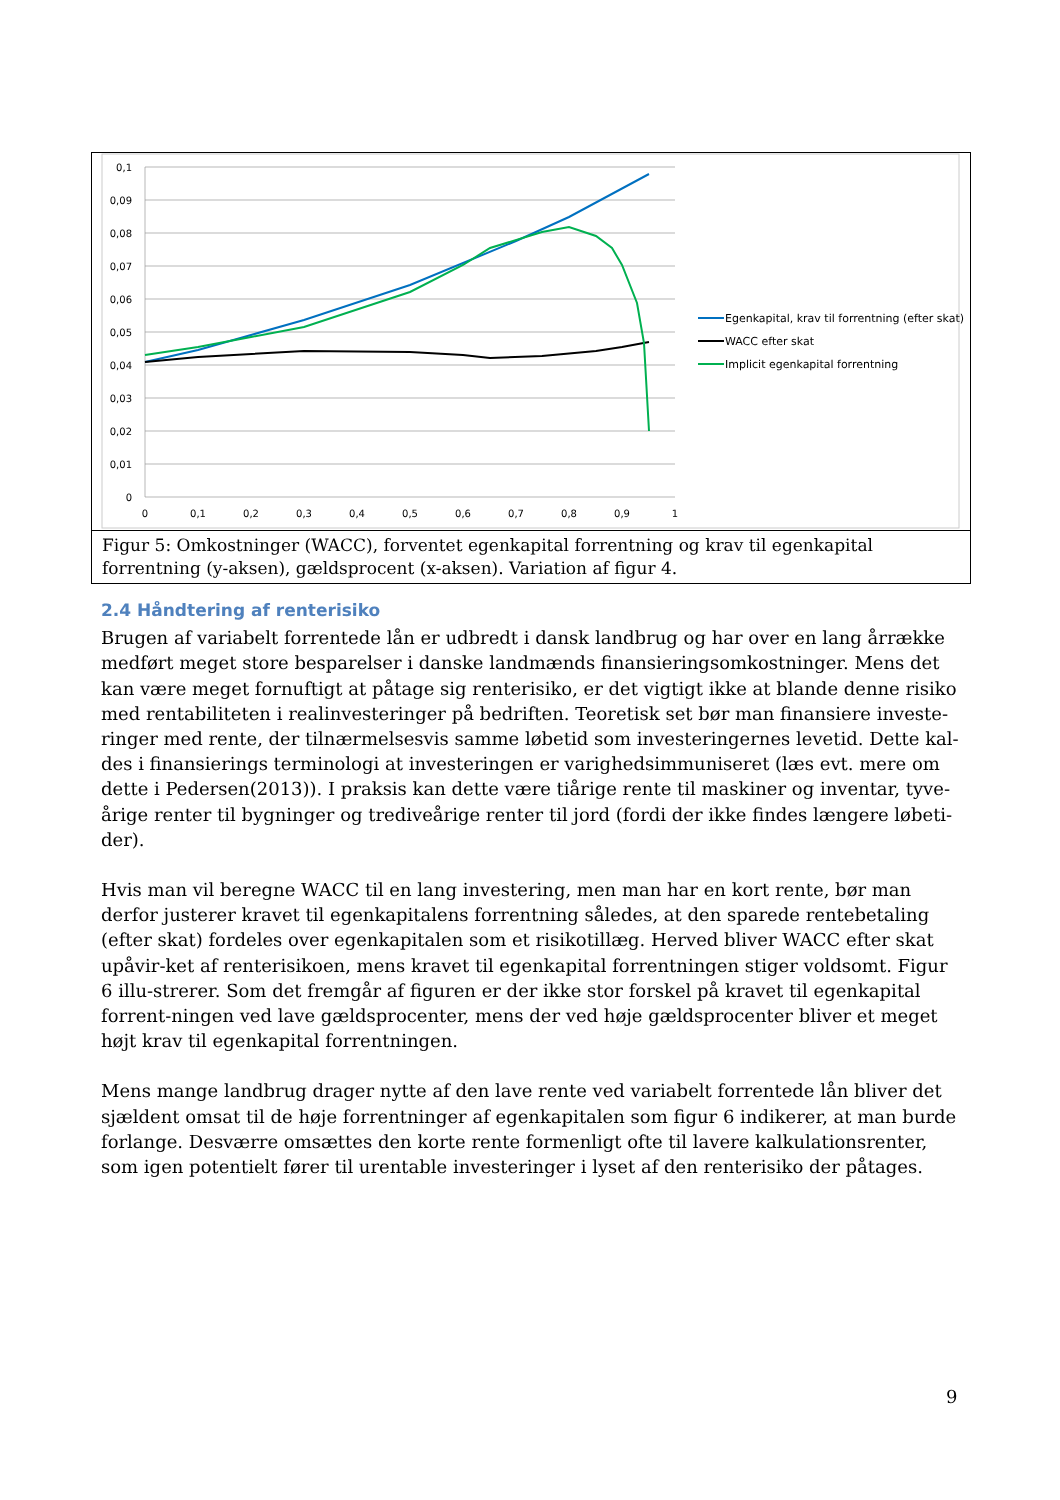0,1
0,09
0,08
0,07
0,06
0,05
0,04
0,03
0,02
0,01
0
0
0,1
0,2
0,3
0,4
0,5
0,6
0,7
0,8
0,9
1
Egenkapital, krav til forrentning (efter skat)
WACC efter skat
Implicit egenkapital forrentning
Figur 5: Omkostninger (WACC), forventet egenkapital forrentning og krav til egenkapital forrentning (y-aksen), gældsprocent (x-aksen). Variation af figur 4.
2.4 Håndtering af renterisiko
Brugen af variabelt forrentede lån er udbredt i dansk landbrug og har over en lang årrække medført meget store besparelser i danske landmænds finansieringsomkostninger. Mens det kan være meget fornuftigt at påtage sig renterisiko, er det vigtigt ikke at blande denne risiko med rentabiliteten i realinvesteringer på bedriften. Teoretisk set bør man finansiere investe-ringer med rente, der tilnærmelsesvis samme løbetid som investeringernes levetid. Dette kal-des i finansierings terminologi at investeringen er varighedsimmuniseret (læs evt. mere om dette i Pedersen(2013)). I praksis kan dette være tiårige rente til maskiner og inventar, tyve-årige renter til bygninger og trediveårige renter til jord (fordi der ikke findes længere løbeti-der).
Hvis man vil beregne WACC til en lang investering, men man har en kort rente, bør man derfor justerer kravet til egenkapitalens forrentning således, at den sparede rentebetaling (efter skat) fordeles over egenkapitalen som et risikotillæg. Herved bliver WACC efter skat upåvir-ket af renterisikoen, mens kravet til egenkapital forrentningen stiger voldsomt. Figur 6 illu-strerer. Som det fremgår af figuren er der ikke stor forskel på kravet til egenkapital forrent-ningen ved lave gældsprocenter, mens der ved høje gældsprocenter bliver et meget højt krav til egenkapital forrentningen.
Mens mange landbrug drager nytte af den lave rente ved variabelt forrentede lån bliver det sjældent omsat til de høje forrentninger af egenkapitalen som figur 6 indikerer, at man burde forlange. Desværre omsættes den korte rente formenligt ofte til lavere kalkulationsrenter, som igen potentielt fører til urentable investeringer i lyset af den renterisiko der påtages.
9